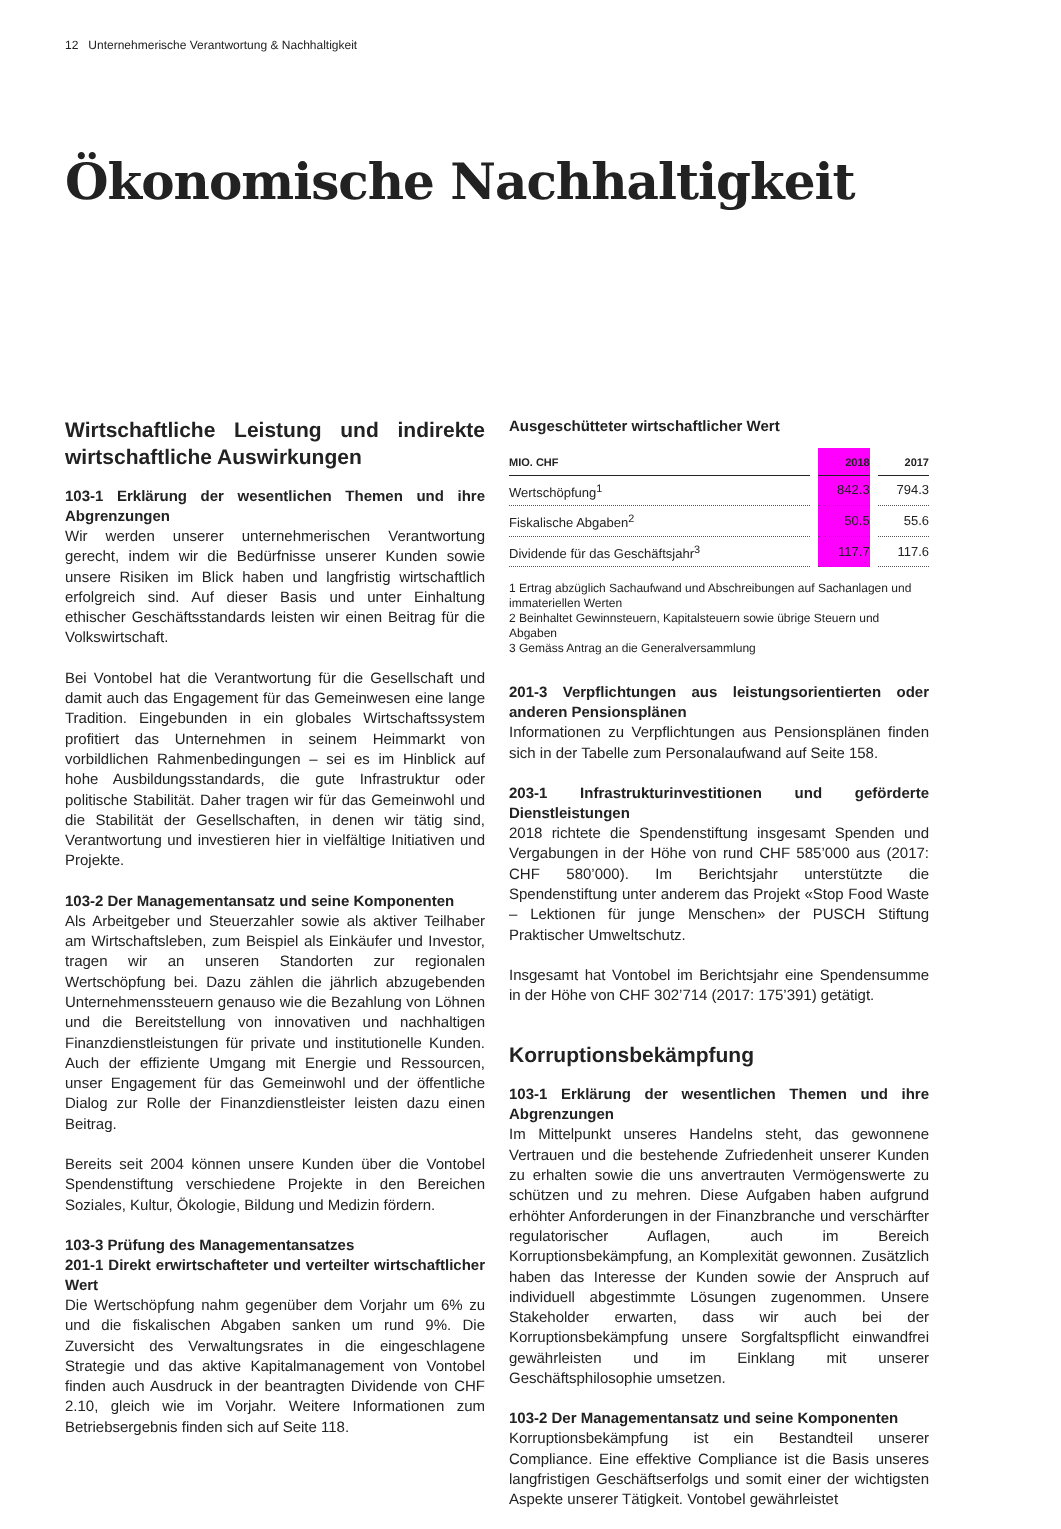12 Unternehmerische Verantwortung & Nachhaltigkeit
Ökonomische Nachhaltigkeit
Wirtschaftliche Leistung und indirekte wirtschaftliche Auswirkungen
103-1 Erklärung der wesentlichen Themen und ihre Abgrenzungen
Wir werden unserer unternehmerischen Verantwortung gerecht, indem wir die Bedürfnisse unserer Kunden sowie unsere Risiken im Blick haben und langfristig wirtschaftlich erfolgreich sind. Auf dieser Basis und unter Einhaltung ethischer Geschäftsstandards leisten wir einen Beitrag für die Volkswirtschaft.
Bei Vontobel hat die Verantwortung für die Gesellschaft und damit auch das Engagement für das Gemeinwesen eine lange Tradition. Eingebunden in ein globales Wirtschaftssystem profitiert das Unternehmen in seinem Heimmarkt von vorbildlichen Rahmenbedingungen – sei es im Hinblick auf hohe Ausbildungsstandards, die gute Infrastruktur oder politische Stabilität. Daher tragen wir für das Gemeinwohl und die Stabilität der Gesellschaften, in denen wir tätig sind, Verantwortung und investieren hier in vielfältige Initiativen und Projekte.
103-2 Der Managementansatz und seine Komponenten
Als Arbeitgeber und Steuerzahler sowie als aktiver Teilhaber am Wirtschaftsleben, zum Beispiel als Einkäufer und Investor, tragen wir an unseren Standorten zur regionalen Wertschöpfung bei. Dazu zählen die jährlich abzugebenden Unternehmenssteuern genauso wie die Bezahlung von Löhnen und die Bereitstellung von innovativen und nachhaltigen Finanzdienstleistungen für private und institutionelle Kunden. Auch der effiziente Umgang mit Energie und Ressourcen, unser Engagement für das Gemeinwohl und der öffentliche Dialog zur Rolle der Finanzdienstleister leisten dazu einen Beitrag.
Bereits seit 2004 können unsere Kunden über die Vontobel Spendenstiftung verschiedene Projekte in den Bereichen Soziales, Kultur, Ökologie, Bildung und Medizin fördern.
103-3 Prüfung des Managementansatzes
201-1 Direkt erwirtschafteter und verteilter wirtschaftlicher Wert
Die Wertschöpfung nahm gegenüber dem Vorjahr um 6% zu und die fiskalischen Abgaben sanken um rund 9%. Die Zuversicht des Verwaltungsrates in die eingeschlagene Strategie und das aktive Kapitalmanagement von Vontobel finden auch Ausdruck in der beantragten Dividende von CHF 2.10, gleich wie im Vorjahr. Weitere Informationen zum Betriebsergebnis finden sich auf Seite 118.
Ausgeschütteter wirtschaftlicher Wert
| MIO. CHF | | 2018 | | 2017 |
| --- | --- | --- | --- | --- |
| Wertschöpfung<sup>1</sup> | | 842.3 | | 794.3 |
| Fiskalische Abgaben<sup>2</sup> | | 50.5 | | 55.6 |
| Dividende für das Geschäftsjahr<sup>3</sup> | | 117.7 | | 117.6 |
1 Ertrag abzüglich Sachaufwand und Abschreibungen auf Sachanlagen und immateriellen Werten
2 Beinhaltet Gewinnsteuern, Kapitalsteuern sowie übrige Steuern und Abgaben
3 Gemäss Antrag an die Generalversammlung
201-3 Verpflichtungen aus leistungsorientierten oder anderen Pensionsplänen
Informationen zu Verpflichtungen aus Pensionsplänen finden sich in der Tabelle zum Personalaufwand auf Seite 158.
203-1 Infrastrukturinvestitionen und geförderte Dienstleistungen
2018 richtete die Spendenstiftung insgesamt Spenden und Vergabungen in der Höhe von rund CHF 585’000 aus (2017: CHF 580’000). Im Berichtsjahr unterstützte die Spendenstiftung unter anderem das Projekt «Stop Food Waste – Lektionen für junge Menschen» der PUSCH Stiftung Praktischer Umweltschutz.
Insgesamt hat Vontobel im Berichtsjahr eine Spendensumme in der Höhe von CHF 302’714 (2017: 175’391) getätigt.
Korruptionsbekämpfung
103-1 Erklärung der wesentlichen Themen und ihre Abgrenzungen
Im Mittelpunkt unseres Handelns steht, das gewonnene Vertrauen und die bestehende Zufriedenheit unserer Kunden zu erhalten sowie die uns anvertrauten Vermögenswerte zu schützen und zu mehren. Diese Aufgaben haben aufgrund erhöhter Anforderungen in der Finanzbranche und verschärfter regulatorischer Auflagen, auch im Bereich Korruptionsbekämpfung, an Komplexität gewonnen. Zusätzlich haben das Interesse der Kunden sowie der Anspruch auf individuell abgestimmte Lösungen zugenommen. Unsere Stakeholder erwarten, dass wir auch bei der Korruptionsbekämpfung unsere Sorgfaltspflicht einwandfrei gewährleisten und im Einklang mit unserer Geschäftsphilosophie umsetzen.
103-2 Der Managementansatz und seine Komponenten
Korruptionsbekämpfung ist ein Bestandteil unserer Compliance. Eine effektive Compliance ist die Basis unseres langfristigen Geschäftserfolgs und somit einer der wichtigsten Aspekte unserer Tätigkeit. Vontobel gewährleistet